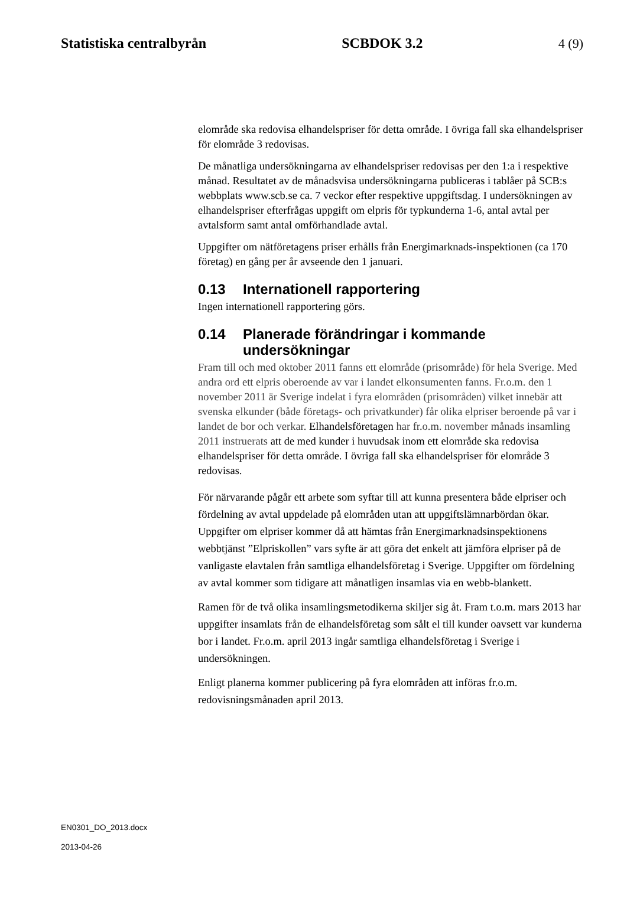Statistiska centralbyrån SCBDOK 3.2 4 (9)
elområde ska redovisa elhandelspriser för detta område. I övriga fall ska elhandelspriser för elområde 3 redovisas.
De månatliga undersökningarna av elhandelspriser redovisas per den 1:a i respektive månad. Resultatet av de månadsvisa undersökningarna publiceras i tablåer på SCB:s webbplats www.scb.se ca. 7 veckor efter respektive uppgiftsdag. I undersökningen av elhandelspriser efterfrågas uppgift om elpris för typkunderna 1-6, antal avtal per avtalsform samt antal omförhandlade avtal.
Uppgifter om nätföretagens priser erhålls från Energimarknads-inspektionen (ca 170 företag) en gång per år avseende den 1 januari.
0.13 Internationell rapportering
Ingen internationell rapportering görs.
0.14 Planerade förändringar i kommande undersökningar
Fram till och med oktober 2011 fanns ett elområde (prisområde) för hela Sverige. Med andra ord ett elpris oberoende av var i landet elkonsumenten fanns. Fr.o.m. den 1 november 2011 är Sverige indelat i fyra elområden (prisområden) vilket innebär att svenska elkunder (både företags- och privatkunder) får olika elpriser beroende på var i landet de bor och verkar. Elhandelsföretagen har fr.o.m. november månads insamling 2011 instruerats att de med kunder i huvudsak inom ett elområde ska redovisa elhandelspriser för detta område. I övriga fall ska elhandelspriser för elområde 3 redovisas.
För närvarande pågår ett arbete som syftar till att kunna presentera både elpriser och fördelning av avtal uppdelade på elområden utan att uppgiftslämnarbördan ökar. Uppgifter om elpriser kommer då att hämtas från Energimarknadsinspektionens webbtjänst ”Elpriskollen” vars syfte är att göra det enkelt att jämföra elpriser på de vanligaste elavtalen från samtliga elhandelsföretag i Sverige. Uppgifter om fördelning av avtal kommer som tidigare att månatligen insamlas via en webb-blankett.
Ramen för de två olika insamlingsmetodikerna skiljer sig åt. Fram t.o.m. mars 2013 har uppgifter insamlats från de elhandelsföretag som sålt el till kunder oavsett var kunderna bor i landet. Fr.o.m. april 2013 ingår samtliga elhandelsföretag i Sverige i undersökningen.
Enligt planerna kommer publicering på fyra elområden att införas fr.o.m. redovisningsmånaden april 2013.
EN0301_DO_2013.docx
2013-04-26